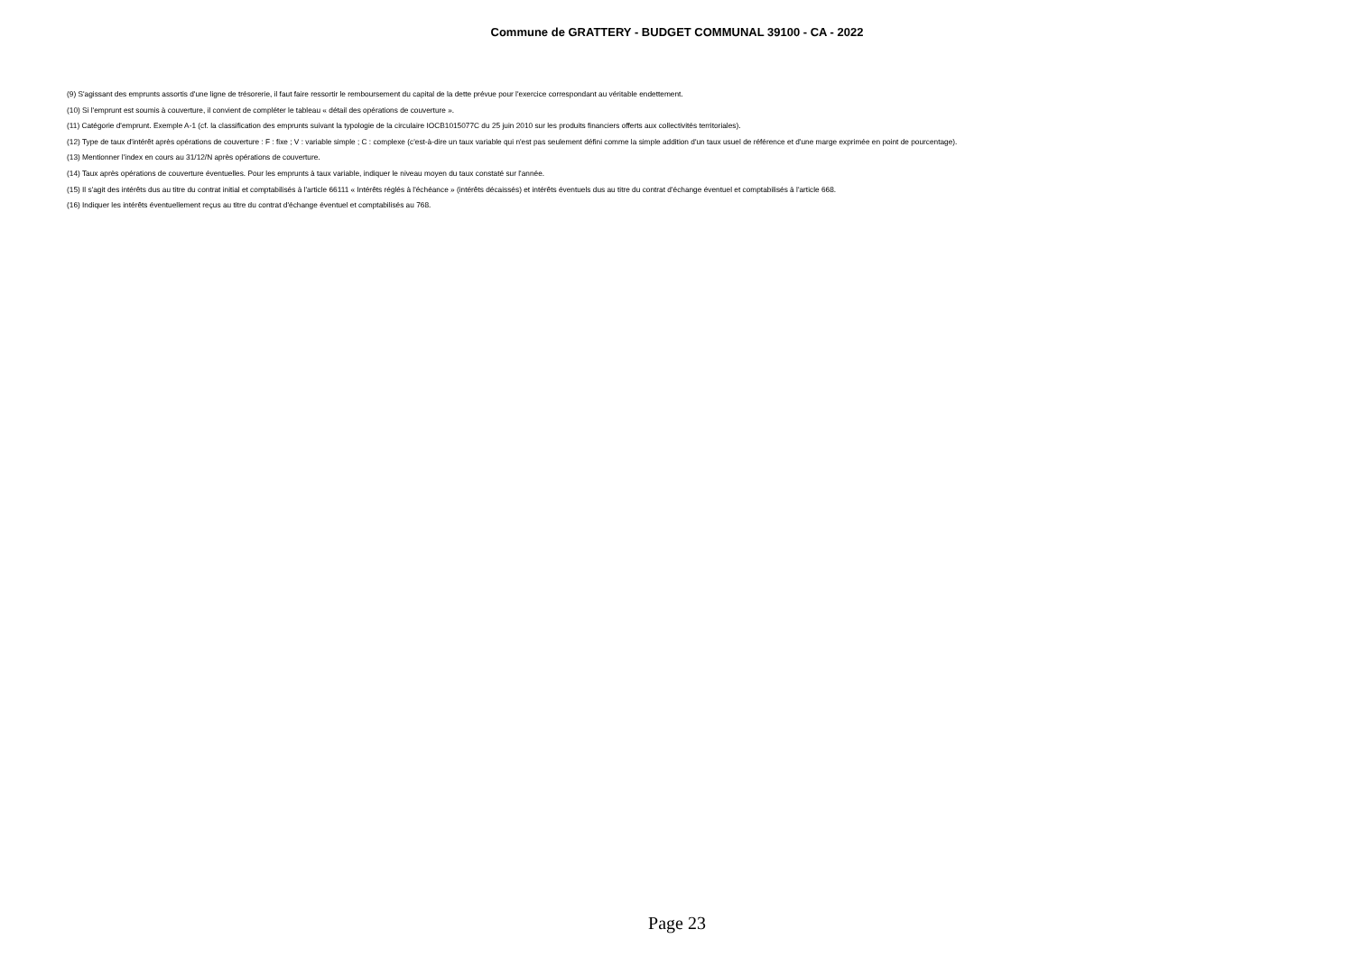Commune de GRATTERY - BUDGET COMMUNAL 39100 - CA - 2022
(9) S'agissant des emprunts assortis d'une ligne de trésorerie, il faut faire ressortir le remboursement du capital de la dette prévue pour l'exercice correspondant au véritable endettement.
(10) Si l'emprunt est soumis à couverture, il convient de compléter le tableau « détail des opérations de couverture ».
(11) Catégorie d'emprunt. Exemple A-1 (cf. la classification des emprunts suivant la typologie de la circulaire IOCB1015077C du 25 juin 2010 sur les produits financiers offerts aux collectivités territoriales).
(12) Type de taux d'intérêt après opérations de couverture : F : fixe ; V : variable simple ; C : complexe (c'est-à-dire un taux variable qui n'est pas seulement défini comme la simple addition d'un taux usuel de référence et d'une marge exprimée en point de pourcentage).
(13) Mentionner l'index en cours au 31/12/N après opérations de couverture.
(14) Taux après opérations de couverture éventuelles. Pour les emprunts à taux variable, indiquer le niveau moyen du taux constaté sur l'année.
(15) Il s'agit des intérêts dus au titre du contrat initial et comptabilisés à l'article 66111 « Intérêts réglés à l'échéance » (intérêts décaissés) et intérêts éventuels dus au titre du contrat d'échange éventuel et comptabilisés à l'article 668.
(16) Indiquer les intérêts éventuellement reçus au titre du contrat d'échange éventuel et comptabilisés au 768.
Page 23